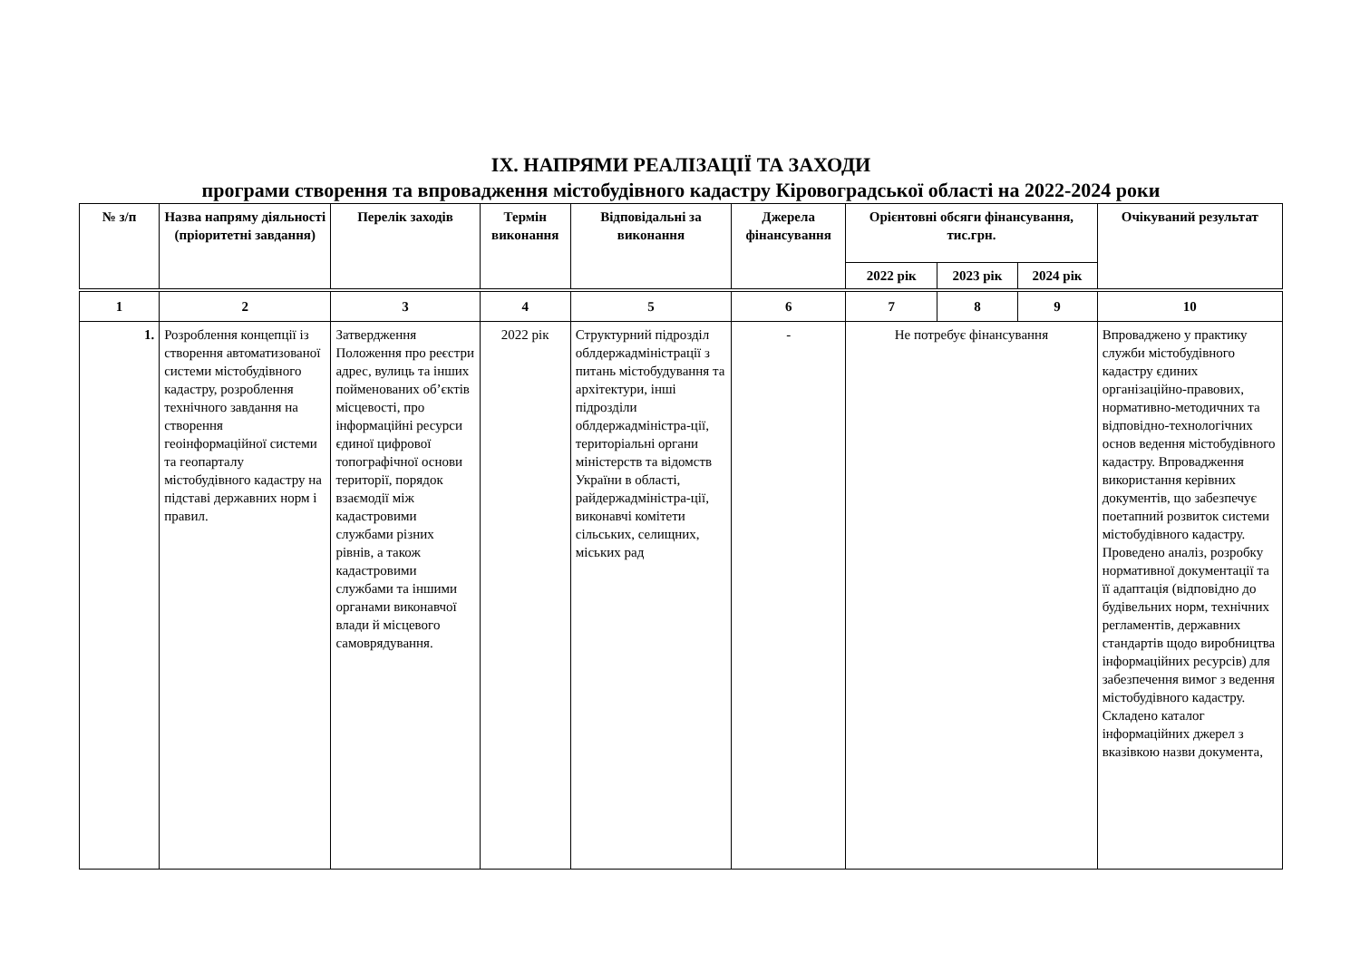ІХ. НАПРЯМИ РЕАЛІЗАЦІЇ ТА ЗАХОДИ
програми створення та впровадження містобудівного кадастру Кіровоградської області на 2022-2024 роки
| № з/п | Назва напряму діяльності (пріоритетні завдання) | Перелік заходів | Термін виконання | Відповідальні за виконання | Джерела фінансування | Орієнтовні обсяги фінансування, тис.грн. | | | Очікуваний результат |
| --- | --- | --- | --- | --- | --- | --- | --- | --- | --- |
| | | | | | | 2022 рік | 2023 рік | 2024 рік | |
| 1 | 2 | 3 | 4 | 5 | 6 | 7 | 8 | 9 | 10 |
| 1. | Розроблення концепції із створення автоматизованої системи містобудівного кадастру, розроблення технічного завдання на створення геоінформаційної системи та геопарталу містобудівного кадастру на підставі державних норм і правил. | Затвердження Положення про реєстри адрес, вулиць та інших пойменованих об’єктів місцевості, про інформаційні ресурси єдиної цифрової топографічної основи території, порядок взаємодії між кадастровими службами різних рівнів, а також кадастровими службами та іншими органами виконавчої влади й місцевого самоврядування. | 2022 рік | Структурний підрозділ облдержадміністрації з питань містобудування та архітектури, інші підрозділи облдержадміністра-ції, територіальні органи міністерств та відомств України в області, райдержадміністра-ції, виконавчі комітети сільських, селищних, міських рад | - | Не потребує фінансування | | | Впроваджено у практику служби містобудівного кадастру єдиних організаційно-правових, нормативно-методичних та відповідно-технологічних основ ведення містобудівного кадастру. Впровадження використання керівних документів, що забезпечує поетапний розвиток системи містобудівного кадастру. Проведено аналіз, розробку нормативної документації та її адаптація (відповідно до будівельних норм, технічних регламентів, державних стандартів щодо виробництва інформаційних ресурсів) для забезпечення вимог з ведення містобудівного кадастру. Складено каталог інформаційних джерел з вказівкою назви документа, |